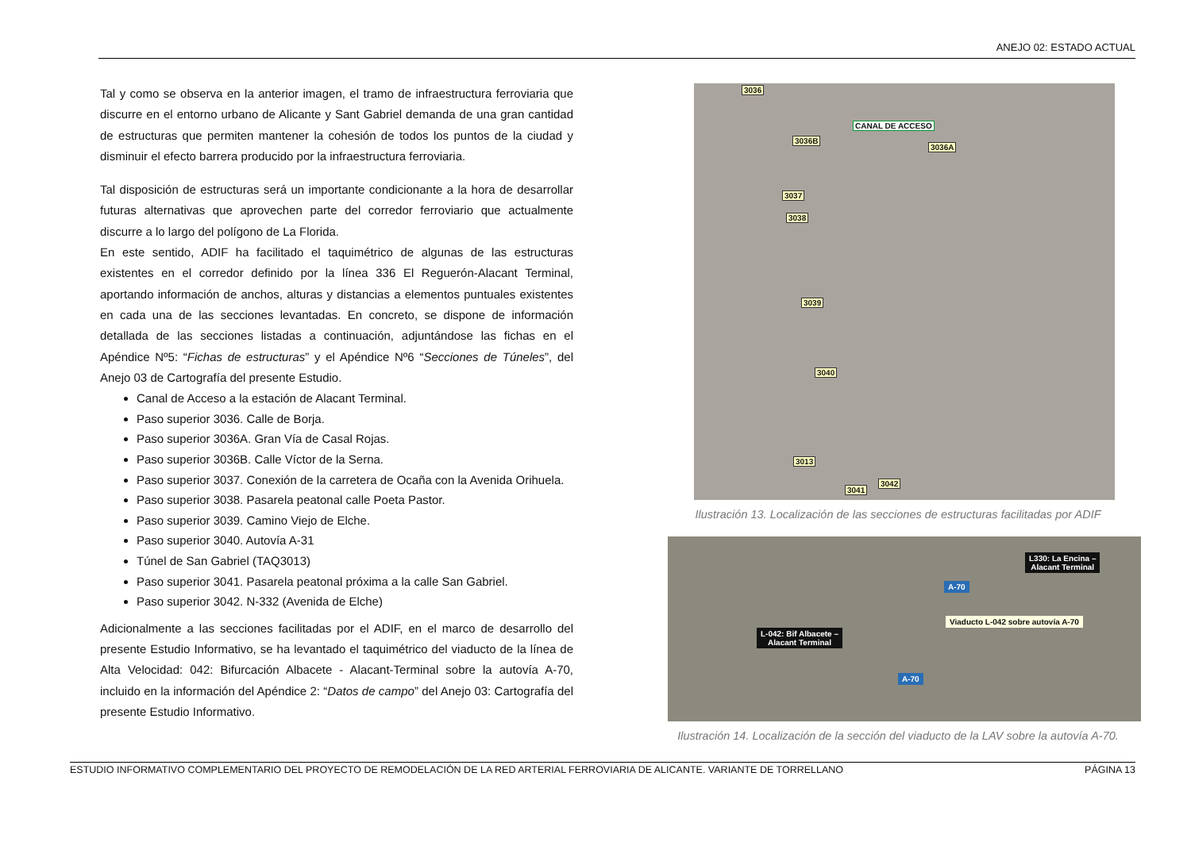ANEJO 02: ESTADO ACTUAL
Tal y como se observa en la anterior imagen, el tramo de infraestructura ferroviaria que discurre en el entorno urbano de Alicante y Sant Gabriel demanda de una gran cantidad de estructuras que permiten mantener la cohesión de todos los puntos de la ciudad y disminuir el efecto barrera producido por la infraestructura ferroviaria.
Tal disposición de estructuras será un importante condicionante a la hora de desarrollar futuras alternativas que aprovechen parte del corredor ferroviario que actualmente discurre a lo largo del polígono de La Florida.
En este sentido, ADIF ha facilitado el taquimétrico de algunas de las estructuras existentes en el corredor definido por la línea 336 El Reguerón-Alacant Terminal, aportando información de anchos, alturas y distancias a elementos puntuales existentes en cada una de las secciones levantadas. En concreto, se dispone de información detallada de las secciones listadas a continuación, adjuntándose las fichas en el Apéndice Nº5: “Fichas de estructuras” y el Apéndice Nº6 “Secciones de Túneles”, del Anejo 03 de Cartografía del presente Estudio.
Canal de Acceso a la estación de Alacant Terminal.
Paso superior 3036. Calle de Borja.
Paso superior 3036A. Gran Vía de Casal Rojas.
Paso superior 3036B. Calle Víctor de la Serna.
Paso superior 3037. Conexión de la carretera de Ocaña con la Avenida Orihuela.
Paso superior 3038. Pasarela peatonal calle Poeta Pastor.
Paso superior 3039. Camino Viejo de Elche.
Paso superior 3040. Autovía A-31
Túnel de San Gabriel (TAQ3013)
Paso superior 3041. Pasarela peatonal próxima a la calle San Gabriel.
Paso superior 3042. N-332 (Avenida de Elche)
Adicionalmente a las secciones facilitadas por el ADIF, en el marco de desarrollo del presente Estudio Informativo, se ha levantado el taquimétrico del viaducto de la línea de Alta Velocidad: 042: Bifurcación Albacete - Alacant-Terminal sobre la autovía A-70, incluido en la información del Apéndice 2: “Datos de campo” del Anejo 03: Cartografía del presente Estudio Informativo.
3036
CANAL DE ACCESO
3036B
3036A
3037
3038
3039
3040
3013
3041
3042
Ilustración 13. Localización de las secciones de estructuras facilitadas por ADIF
L330: La Encina –
Alacant Terminal
Viaducto L-042 sobre autovía A-70
L-042: Bif Albacete –
Alacant Terminal
A-70
A-70
Ilustración 14. Localización de la sección del viaducto de la LAV sobre la autovía A-70.
ESTUDIO INFORMATIVO COMPLEMENTARIO DEL PROYECTO DE REMODELACIÓN DE LA RED ARTERIAL FERROVIARIA DE ALICANTE. VARIANTE DE TORRELLANO PÁGINA 13